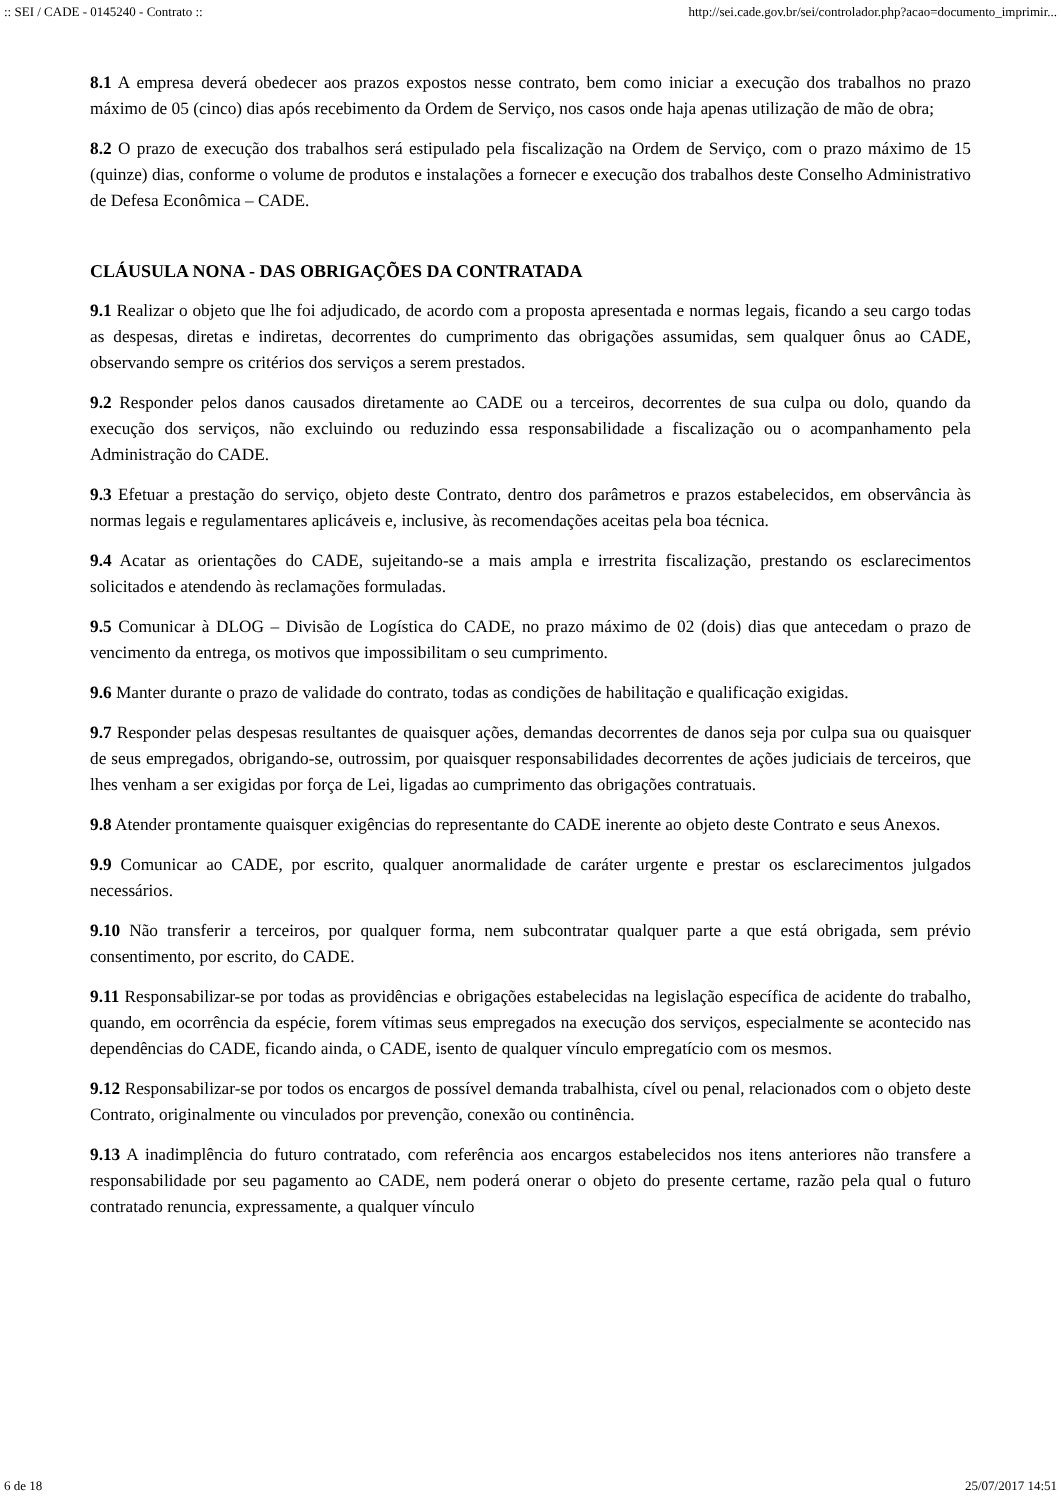:: SEI / CADE - 0145240 - Contrato :: http://sei.cade.gov.br/sei/controlador.php?acao=documento_imprimir...
8.1 A empresa deverá obedecer aos prazos expostos nesse contrato, bem como iniciar a execução dos trabalhos no prazo máximo de 05 (cinco) dias após recebimento da Ordem de Serviço, nos casos onde haja apenas utilização de mão de obra;
8.2 O prazo de execução dos trabalhos será estipulado pela fiscalização na Ordem de Serviço, com o prazo máximo de 15 (quinze) dias, conforme o volume de produtos e instalações a fornecer e execução dos trabalhos deste Conselho Administrativo de Defesa Econômica – CADE.
CLÁUSULA NONA - DAS OBRIGAÇÕES DA CONTRATADA
9.1 Realizar o objeto que lhe foi adjudicado, de acordo com a proposta apresentada e normas legais, ficando a seu cargo todas as despesas, diretas e indiretas, decorrentes do cumprimento das obrigações assumidas, sem qualquer ônus ao CADE, observando sempre os critérios dos serviços a serem prestados.
9.2 Responder pelos danos causados diretamente ao CADE ou a terceiros, decorrentes de sua culpa ou dolo, quando da execução dos serviços, não excluindo ou reduzindo essa responsabilidade a fiscalização ou o acompanhamento pela Administração do CADE.
9.3 Efetuar a prestação do serviço, objeto deste Contrato, dentro dos parâmetros e prazos estabelecidos, em observância às normas legais e regulamentares aplicáveis e, inclusive, às recomendações aceitas pela boa técnica.
9.4 Acatar as orientações do CADE, sujeitando-se a mais ampla e irrestrita fiscalização, prestando os esclarecimentos solicitados e atendendo às reclamações formuladas.
9.5 Comunicar à DLOG – Divisão de Logística do CADE, no prazo máximo de 02 (dois) dias que antecedam o prazo de vencimento da entrega, os motivos que impossibilitam o seu cumprimento.
9.6 Manter durante o prazo de validade do contrato, todas as condições de habilitação e qualificação exigidas.
9.7 Responder pelas despesas resultantes de quaisquer ações, demandas decorrentes de danos seja por culpa sua ou quaisquer de seus empregados, obrigando-se, outrossim, por quaisquer responsabilidades decorrentes de ações judiciais de terceiros, que lhes venham a ser exigidas por força de Lei, ligadas ao cumprimento das obrigações contratuais.
9.8 Atender prontamente quaisquer exigências do representante do CADE inerente ao objeto deste Contrato e seus Anexos.
9.9 Comunicar ao CADE, por escrito, qualquer anormalidade de caráter urgente e prestar os esclarecimentos julgados necessários.
9.10 Não transferir a terceiros, por qualquer forma, nem subcontratar qualquer parte a que está obrigada, sem prévio consentimento, por escrito, do CADE.
9.11 Responsabilizar-se por todas as providências e obrigações estabelecidas na legislação específica de acidente do trabalho, quando, em ocorrência da espécie, forem vítimas seus empregados na execução dos serviços, especialmente se acontecido nas dependências do CADE, ficando ainda, o CADE, isento de qualquer vínculo empregatício com os mesmos.
9.12 Responsabilizar-se por todos os encargos de possível demanda trabalhista, cível ou penal, relacionados com o objeto deste Contrato, originalmente ou vinculados por prevenção, conexão ou continência.
9.13 A inadimplência do futuro contratado, com referência aos encargos estabelecidos nos itens anteriores não transfere a responsabilidade por seu pagamento ao CADE, nem poderá onerar o objeto do presente certame, razão pela qual o futuro contratado renuncia, expressamente, a qualquer vínculo
6 de 18 25/07/2017 14:51